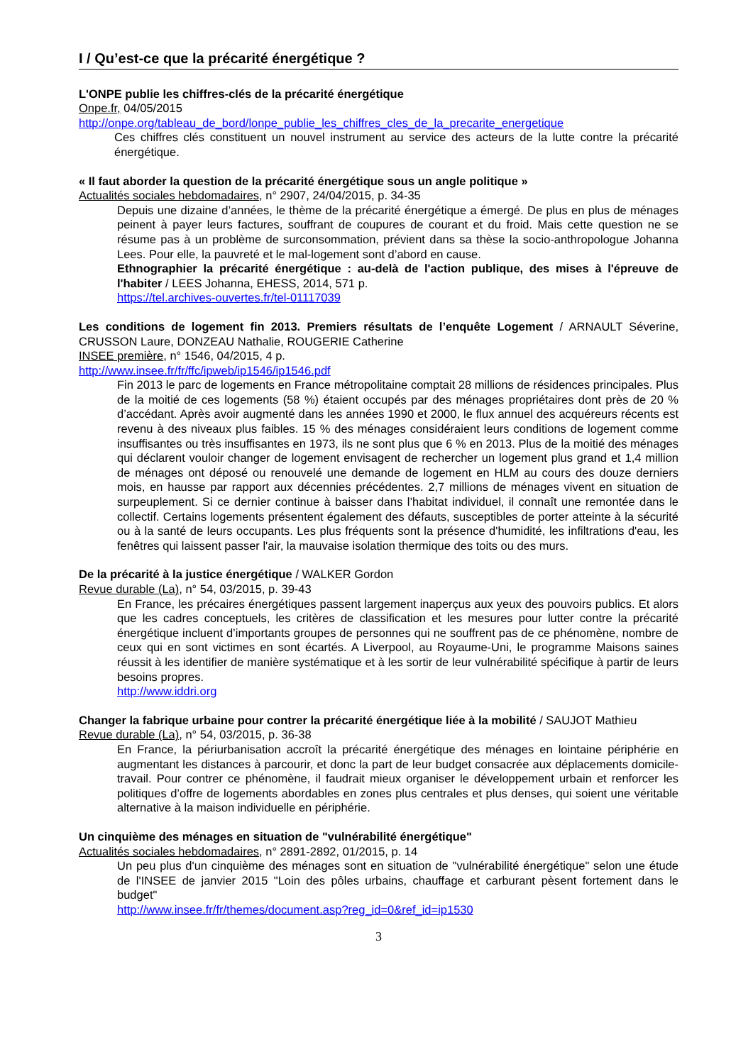I / Qu’est-ce que la précarité énergétique ?
L'ONPE publie les chiffres-clés de la précarité énergétique
Onpe.fr, 04/05/2015
http://onpe.org/tableau_de_bord/lonpe_publie_les_chiffres_cles_de_la_precarite_energetique
Ces chiffres clés constituent un nouvel instrument au service des acteurs de la lutte contre la précarité énergétique.
« Il faut aborder la question de la précarité énergétique sous un angle politique »
Actualités sociales hebdomadaires, n° 2907, 24/04/2015, p. 34-35
Depuis une dizaine d’années, le thème de la précarité énergétique a émergé. De plus en plus de ménages peinent à payer leurs factures, souffrant de coupures de courant et du froid. Mais cette question ne se résume pas à un problème de surconsommation, prévient dans sa thèse la socio-anthropologue Johanna Lees. Pour elle, la pauvreté et le mal-logement sont d’abord en cause.
Ethnographier la précarité énergétique : au-delà de l'action publique, des mises à l'épreuve de l'habiter / LEES Johanna, EHESS, 2014, 571 p.
https://tel.archives-ouvertes.fr/tel-01117039
Les conditions de logement fin 2013. Premiers résultats de l’enquête Logement / ARNAULT Séverine, CRUSSON Laure, DONZEAU Nathalie, ROUGERIE Catherine
INSEE première, n° 1546, 04/2015, 4 p.
http://www.insee.fr/fr/ffc/ipweb/ip1546/ip1546.pdf
Fin 2013 le parc de logements en France métropolitaine comptait 28 millions de résidences principales. Plus de la moitié de ces logements (58 %) étaient occupés par des ménages propriétaires dont près de 20 % d’accédant. Après avoir augmenté dans les années 1990 et 2000, le flux annuel des acquéreurs récents est revenu à des niveaux plus faibles. 15 % des ménages considéraient leurs conditions de logement comme insuffisantes ou très insuffisantes en 1973, ils ne sont plus que 6 % en 2013. Plus de la moitié des ménages qui déclarent vouloir changer de logement envisagent de rechercher un logement plus grand et 1,4 million de ménages ont déposé ou renouvelé une demande de logement en HLM au cours des douze derniers mois, en hausse par rapport aux décennies précédentes. 2,7 millions de ménages vivent en situation de surpeuplement. Si ce dernier continue à baisser dans l’habitat individuel, il connaît une remontée dans le collectif. Certains logements présentent également des défauts, susceptibles de porter atteinte à la sécurité ou à la santé de leurs occupants. Les plus fréquents sont la présence d'humidité, les infiltrations d'eau, les fenêtres qui laissent passer l'air, la mauvaise isolation thermique des toits ou des murs.
De la précarité à la justice énergétique / WALKER Gordon
Revue durable (La), n° 54, 03/2015, p. 39-43
En France, les précaires énergétiques passent largement inaperçus aux yeux des pouvoirs publics. Et alors que les cadres conceptuels, les critères de classification et les mesures pour lutter contre la précarité énergétique incluent d’importants groupes de personnes qui ne souffrent pas de ce phénomène, nombre de ceux qui en sont victimes en sont écartés. A Liverpool, au Royaume-Uni, le programme Maisons saines réussit à les identifier de manière systématique et à les sortir de leur vulnérabilité spécifique à partir de leurs besoins propres.
http://www.iddri.org
Changer la fabrique urbaine pour contrer la précarité énergétique liée à la mobilité / SAUJOT Mathieu
Revue durable (La), n° 54, 03/2015, p. 36-38
En France, la périurbanisation accroît la précarité énergétique des ménages en lointaine périphérie en augmentant les distances à parcourir, et donc la part de leur budget consacrée aux déplacements domicile-travail. Pour contrer ce phénomène, il faudrait mieux organiser le développement urbain et renforcer les politiques d’offre de logements abordables en zones plus centrales et plus denses, qui soient une véritable alternative à la maison individuelle en périphérie.
Un cinquième des ménages en situation de "vulnérabilité énergétique"
Actualités sociales hebdomadaires, n° 2891-2892, 01/2015, p. 14
Un peu plus d'un cinquième des ménages sont en situation de "vulnérabilité énergétique" selon une étude de l'INSEE de janvier 2015 "Loin des pôles urbains, chauffage et carburant pèsent fortement dans le budget"
http://www.insee.fr/fr/themes/document.asp?reg_id=0&ref_id=ip1530
3